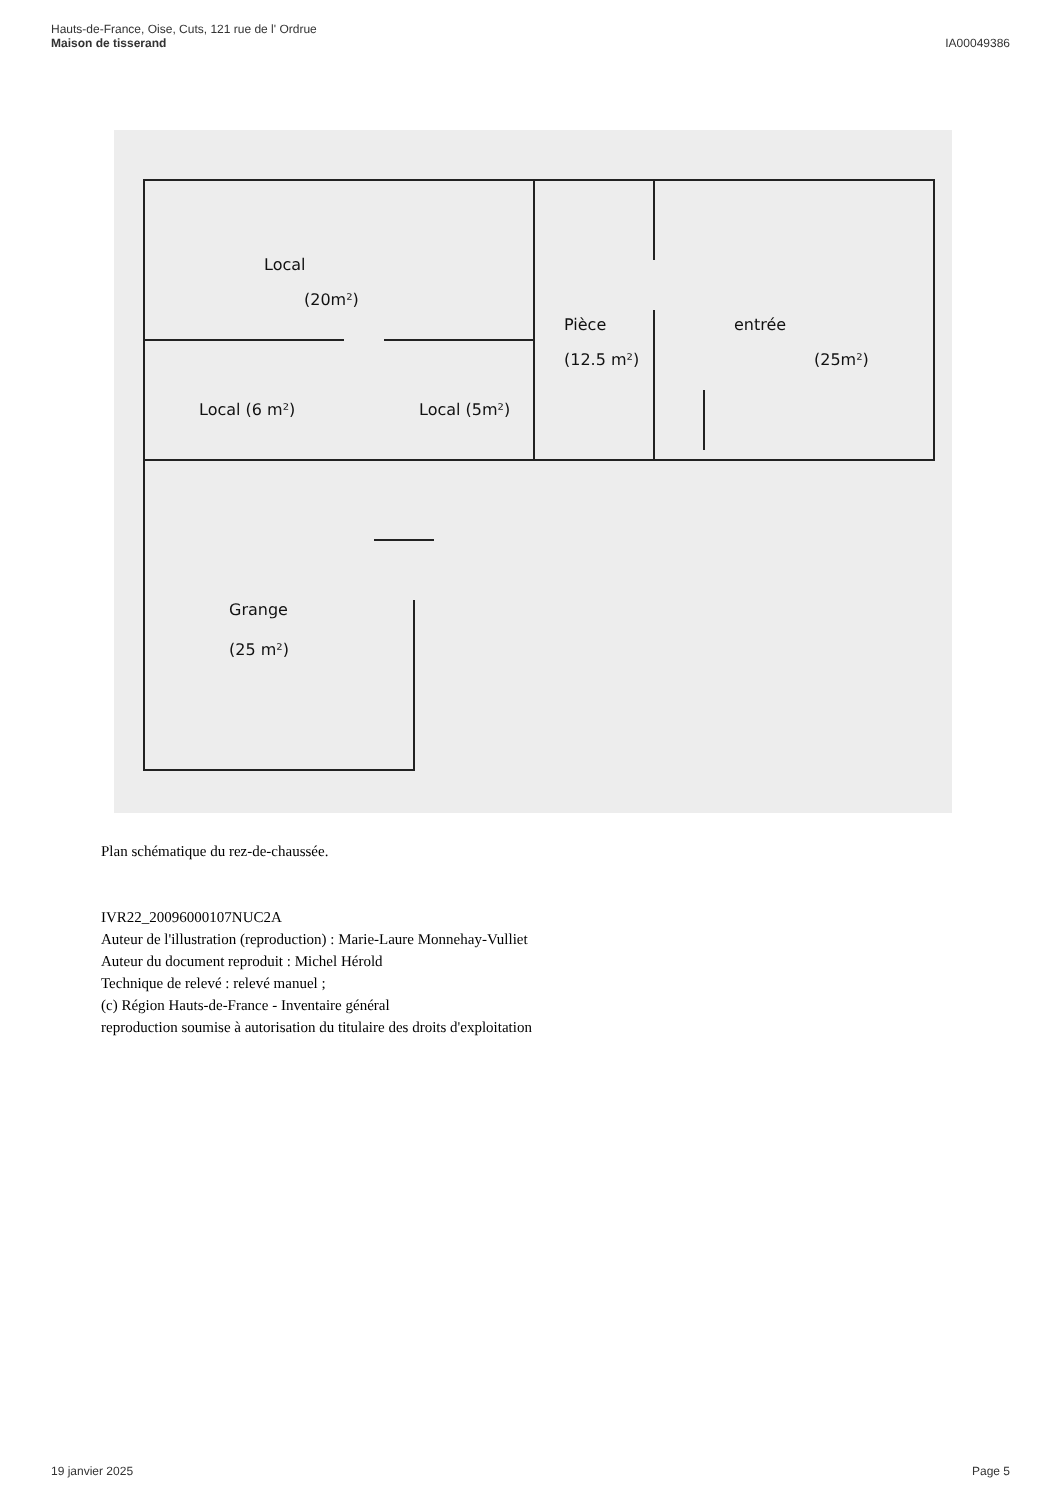Hauts-de-France, Oise, Cuts, 121 rue de l' Ordrue
Maison de tisserand
IA00049386
Local
(20m²)
Local (6 m²)
Local (5m²)
Pièce
(12.5 m²)
entrée
(25m²)
Grange
(25 m²)
Plan schématique du rez-de-chaussée.
IVR22_20096000107NUC2A
Auteur de l'illustration (reproduction) : Marie-Laure Monnehay-Vulliet
Auteur du document reproduit : Michel Hérold
Technique de relevé : relevé manuel ;
(c) Région Hauts-de-France - Inventaire général
reproduction soumise à autorisation du titulaire des droits d'exploitation
19 janvier 2025 Page 5